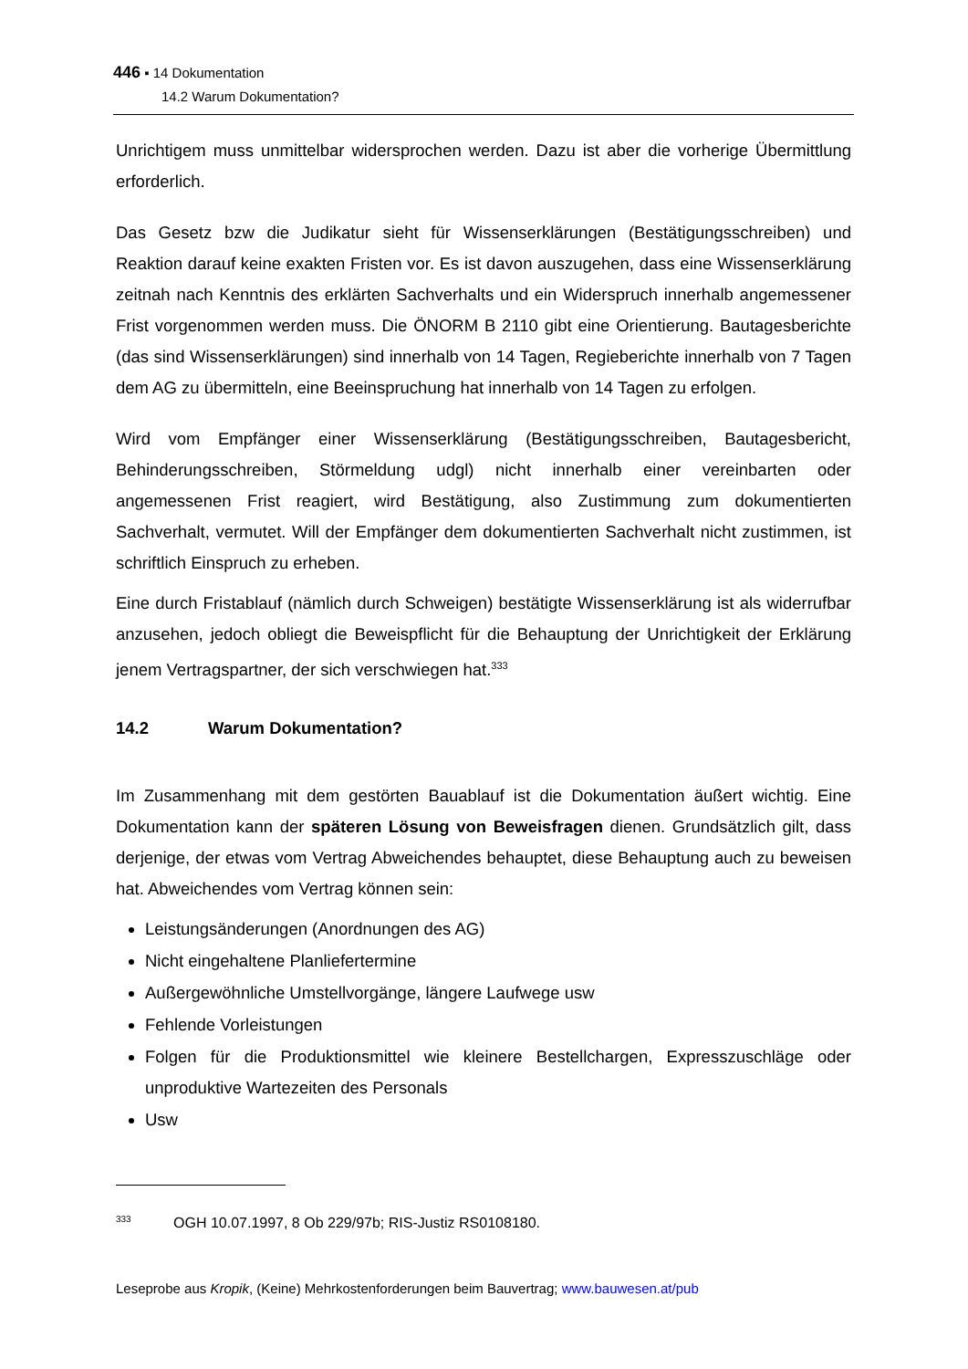446 ▪ 14 Dokumentation
14.2 Warum Dokumentation?
Unrichtigem muss unmittelbar widersprochen werden. Dazu ist aber die vorherige Übermittlung erforderlich.
Das Gesetz bzw die Judikatur sieht für Wissenserklärungen (Bestätigungsschreiben) und Reaktion darauf keine exakten Fristen vor. Es ist davon auszugehen, dass eine Wissenserklärung zeitnah nach Kenntnis des erklärten Sachverhalts und ein Widerspruch innerhalb angemessener Frist vorgenommen werden muss. Die ÖNORM B 2110 gibt eine Orientierung. Bautagesberichte (das sind Wissenserklärungen) sind innerhalb von 14 Tagen, Regieberichte innerhalb von 7 Tagen dem AG zu übermitteln, eine Beeinspruchung hat innerhalb von 14 Tagen zu erfolgen.
Wird vom Empfänger einer Wissenserklärung (Bestätigungsschreiben, Bautagesbericht, Behinderungsschreiben, Störmeldung udgl) nicht innerhalb einer vereinbarten oder angemessenen Frist reagiert, wird Bestätigung, also Zustimmung zum dokumentierten Sachverhalt, vermutet. Will der Empfänger dem dokumentierten Sachverhalt nicht zustimmen, ist schriftlich Einspruch zu erheben.
Eine durch Fristablauf (nämlich durch Schweigen) bestätigte Wissenserklärung ist als widerrufbar anzusehen, jedoch obliegt die Beweispflicht für die Behauptung der Unrichtigkeit der Erklärung jenem Vertragspartner, der sich verschwiegen hat.<sup>333</sup>
14.2 Warum Dokumentation?
Im Zusammenhang mit dem gestörten Bauablauf ist die Dokumentation äußert wichtig. Eine Dokumentation kann der späteren Lösung von Beweisfragen dienen. Grundsätzlich gilt, dass derjenige, der etwas vom Vertrag Abweichendes behauptet, diese Behauptung auch zu beweisen hat. Abweichendes vom Vertrag können sein:
Leistungsänderungen (Anordnungen des AG)
Nicht eingehaltene Planliefertermine
Außergewöhnliche Umstellvorgänge, längere Laufwege usw
Fehlende Vorleistungen
Folgen für die Produktionsmittel wie kleinere Bestellchargen, Expresszuschläge oder unproduktive Wartezeiten des Personals
Usw
<sup>333</sup>OGH 10.07.1997, 8 Ob 229/97b; RIS-Justiz RS0108180.
Leseprobe aus Kropik, (Keine) Mehrkostenforderungen beim Bauvertrag; www.bauwesen.at/pub